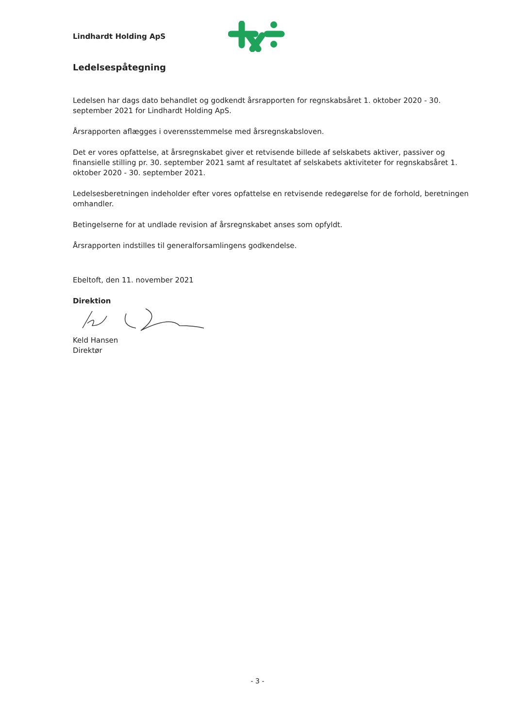Lindhardt Holding ApS
Ledelsespåtegning
Ledelsen har dags dato behandlet og godkendt årsrapporten for regnskabsåret 1. oktober 2020 - 30. september 2021 for Lindhardt Holding ApS.
Årsrapporten aflægges i overensstemmelse med årsregnskabsloven.
Det er vores opfattelse, at årsregnskabet giver et retvisende billede af selskabets aktiver, passiver og finansielle stilling pr. 30. september 2021 samt af resultatet af selskabets aktiviteter for regnskabsåret 1. oktober 2020 - 30. september 2021.
Ledelsesberetningen indeholder efter vores opfattelse en retvisende redegørelse for de forhold, beretningen omhandler.
Betingelserne for at undlade revision af årsregnskabet anses som opfyldt.
Årsrapporten indstilles til generalforsamlingens godkendelse.
Ebeltoft, den 11. november 2021
Direktion
Keld Hansen
Direktør
- 3 -